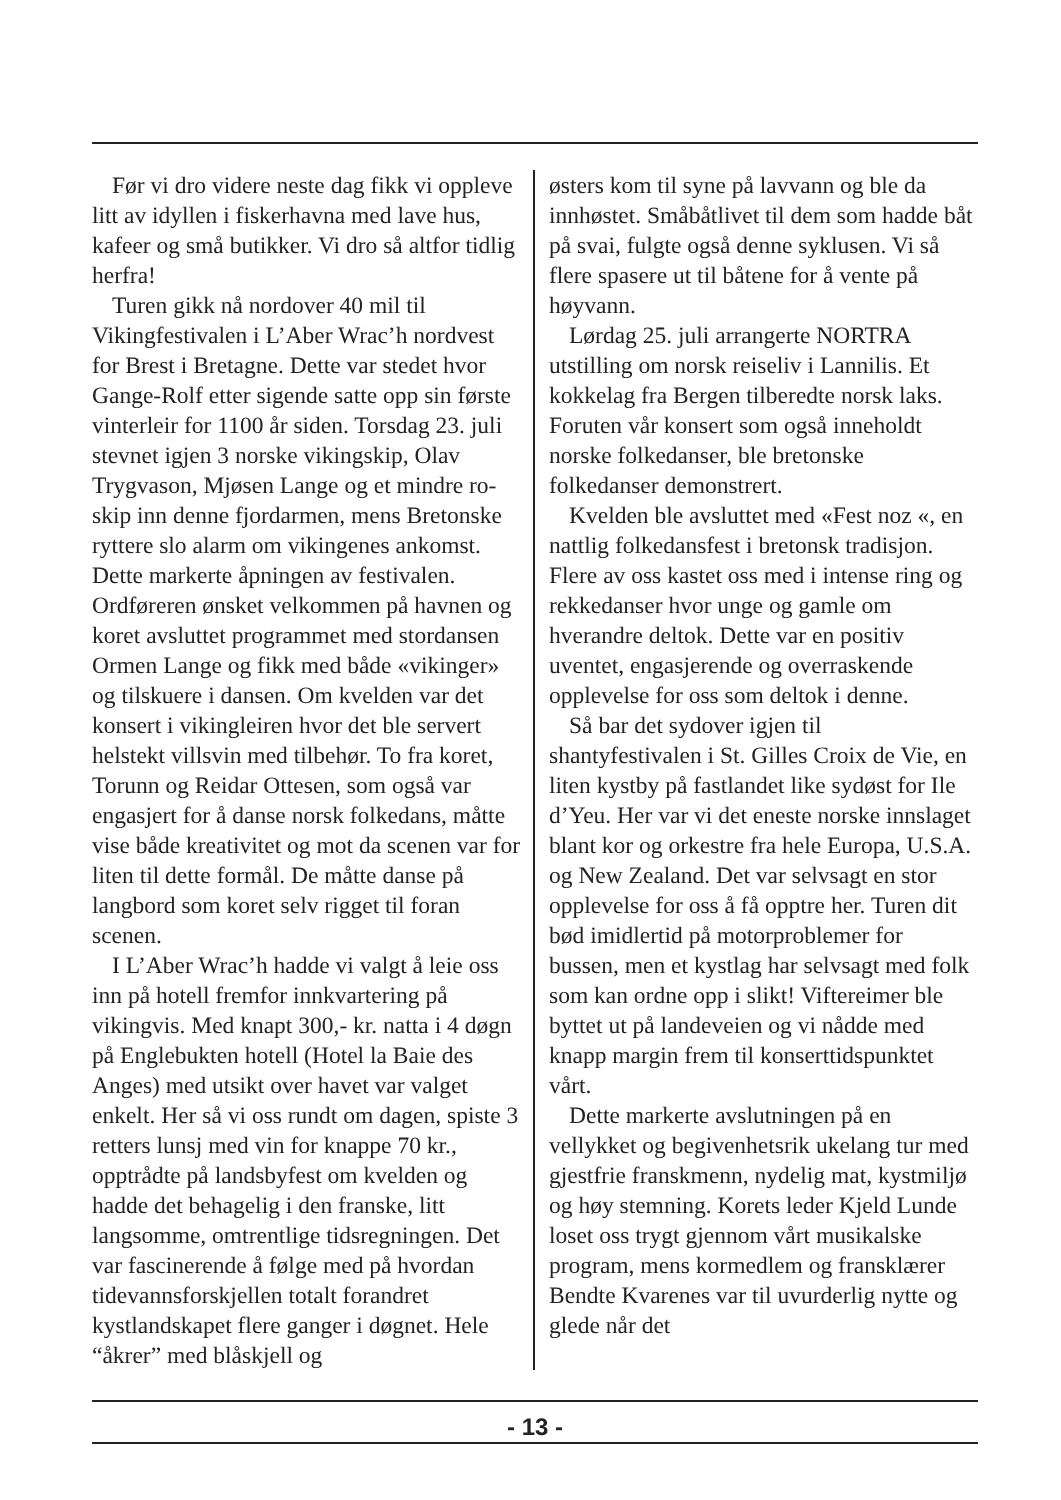Før vi dro videre neste dag fikk vi oppleve litt av idyllen i fiskerhavna med lave hus, kafeer og små butikker. Vi dro så altfor tidlig herfra!
Turen gikk nå nordover 40 mil til Vikingfestivalen i L’Aber Wrac’h nordvest for Brest i Bretagne. Dette var stedet hvor Gange-Rolf etter sigende satte opp sin første vinterleir for 1100 år siden. Torsdag 23. juli stevnet igjen 3 norske vikingskip, Olav Trygvason, Mjøsen Lange og et mindre ro-skip inn denne fjordarmen, mens Bretonske ryttere slo alarm om vikingenes ankomst. Dette markerte åpningen av festivalen. Ordføreren ønsket velkommen på havnen og koret avsluttet programmet med stordansen Ormen Lange og fikk med både «vikinger» og tilskuere i dansen. Om kvelden var det konsert i vikingleiren hvor det ble servert helstekt villsvin med tilbehør. To fra koret, Torunn og Reidar Ottesen, som også var engasjert for å danse norsk folkedans, måtte vise både kreativitet og mot da scenen var for liten til dette formål. De måtte danse på langbord som koret selv rigget til foran scenen.
I L’Aber Wrac’h hadde vi valgt å leie oss inn på hotell fremfor innkvartering på vikingvis. Med knapt 300,- kr. natta i 4 døgn på Englebukten hotell (Hotel la Baie des Anges) med utsikt over havet var valget enkelt. Her så vi oss rundt om dagen, spiste 3 retters lunsj med vin for knappe 70 kr., opptrådte på landsbyfest om kvelden og hadde det behagelig i den franske, litt langsomme, omtrentlige tidsregningen. Det var fascinerende å følge med på hvordan tidevannsforskjellen totalt forandret kystlandskapet flere ganger i døgnet. Hele “åkrer” med blåskjell og
østers kom til syne på lavvann og ble da innhøstet. Småbåtlivet til dem som hadde båt på svai, fulgte også denne syklusen. Vi så flere spasere ut til båtene for å vente på høyvann.
Lørdag 25. juli arrangerte NORTRA utstilling om norsk reiseliv i Lannilis. Et kokkelag fra Bergen tilberedte norsk laks. Foruten vår konsert som også inneholdt norske folkedanser, ble bretonske folkedanser demonstrert.
Kvelden ble avsluttet med «Fest noz «, en nattlig folkedansfest i bretonsk tradisjon. Flere av oss kastet oss med i intense ring og rekkedanser hvor unge og gamle om hverandre deltok. Dette var en positiv uventet, engasjerende og overraskende opplevelse for oss som deltok i denne.
Så bar det sydover igjen til shantyfestivalen i St. Gilles Croix de Vie, en liten kystby på fastlandet like sydøst for Ile d’Yeu. Her var vi det eneste norske innslaget blant kor og orkestre fra hele Europa, U.S.A. og New Zealand. Det var selvsagt en stor opplevelse for oss å få opptre her. Turen dit bød imidlertid på motorproblemer for bussen, men et kystlag har selvsagt med folk som kan ordne opp i slikt! Viftereimer ble byttet ut på landeveien og vi nådde med knapp margin frem til konserttidspunktet vårt.
Dette markerte avslutningen på en vellykket og begivenhetsrik ukelang tur med gjestfrie franskmenn, nydelig mat, kystmiljø og høy stemning. Korets leder Kjeld Lunde loset oss trygt gjennom vårt musikalske program, mens kormedlem og fransklærer Bendte Kvarenes var til uvurderlig nytte og glede når det
- 13 -